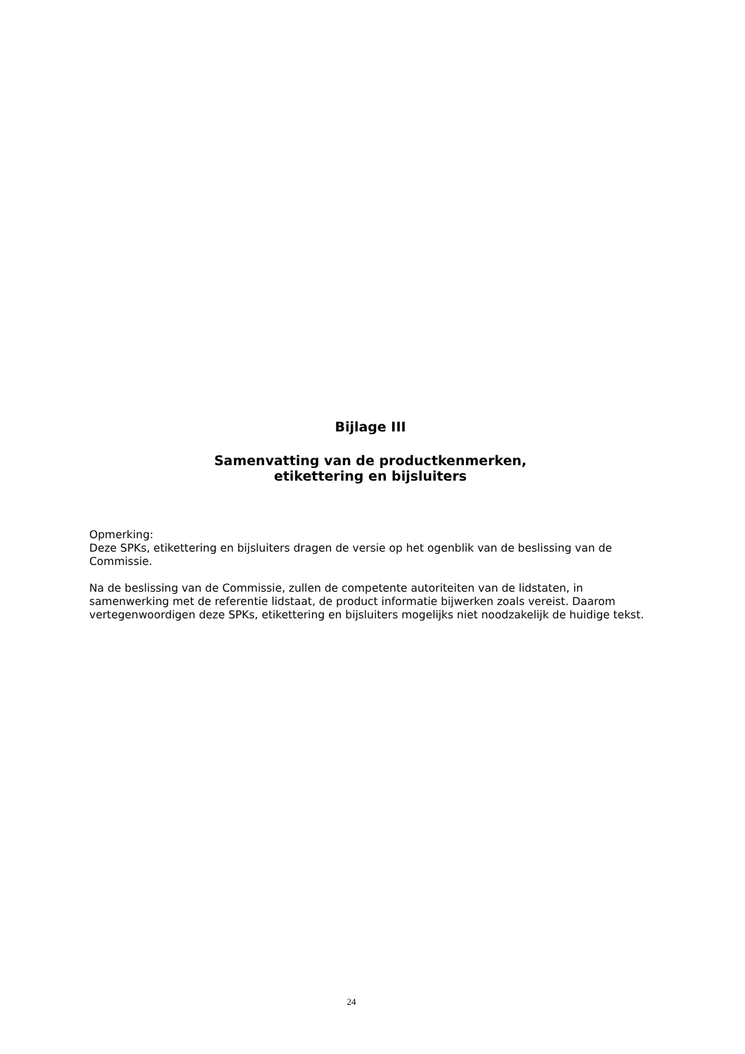Bijlage III
Samenvatting van de productkenmerken,
etikettering en bijsluiters
Opmerking:
Deze SPKs, etikettering en bijsluiters dragen de versie op het ogenblik van de beslissing van de Commissie.
Na de beslissing van de Commissie, zullen de competente autoriteiten van de lidstaten, in samenwerking met de referentie lidstaat, de product informatie bijwerken zoals vereist. Daarom vertegenwoordigen deze SPKs, etikettering en bijsluiters mogelijks niet noodzakelijk de huidige tekst.
24